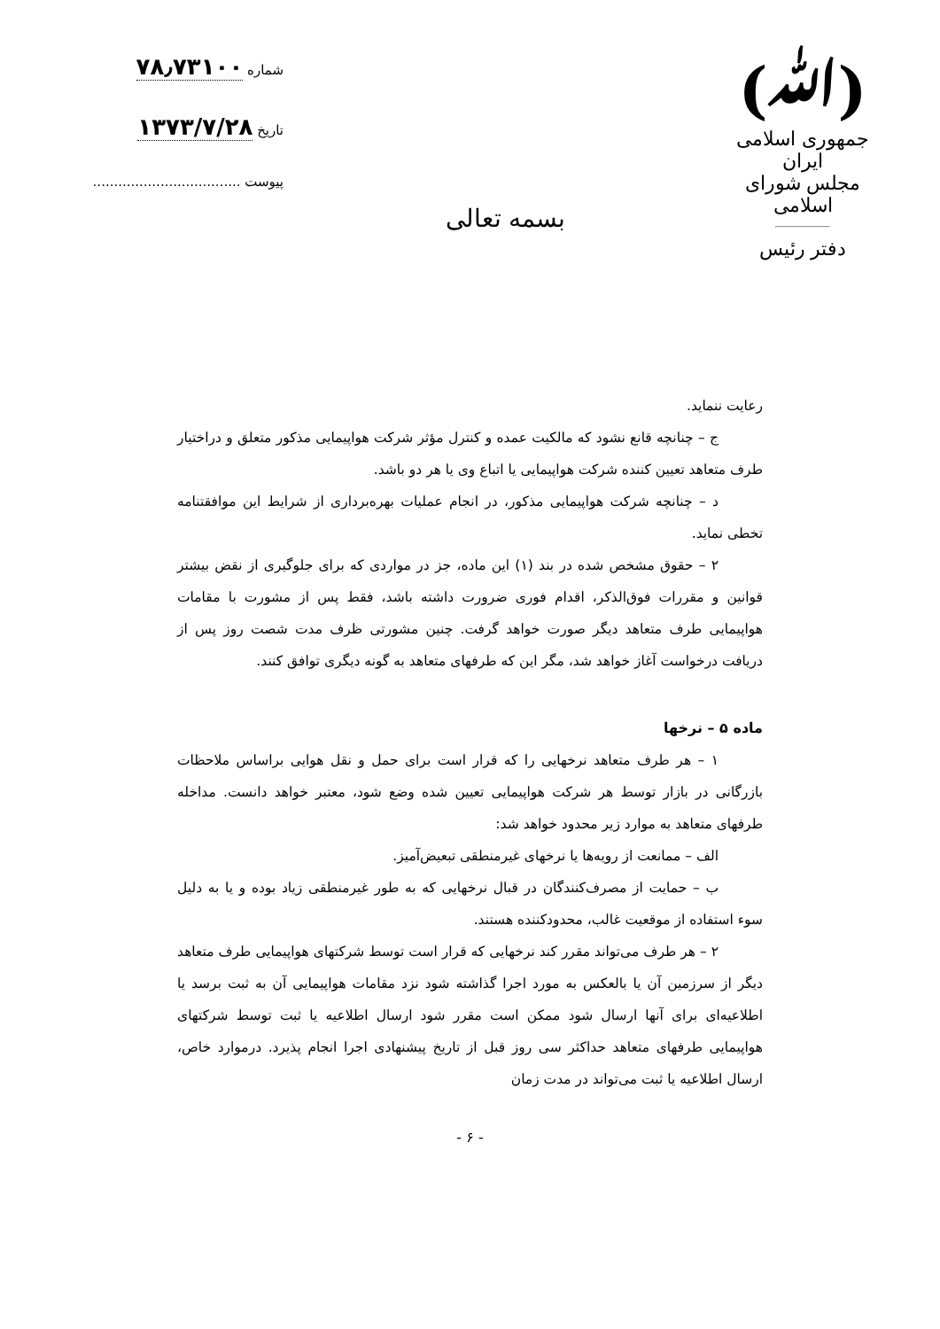(ﷲ)
جمهوری اسلامی ایران
مجلس شورای اسلامی
دفتر رئیس
بسمه تعالی
شماره ۷۸٫۷۳۱۰۰
تاریخ ۱۳۷۳/۷/۲۸
پیوست ...................................
رعایت ننماید.
ج – چنانچه قانع نشود که مالکیت عمده و کنترل مؤثر شرکت هواپیمایی مذکور متعلق و دراختیار طرف متعاهد تعیین کننده شرکت هواپیمایی یا اتباع وی یا هر دو باشد.
د – چنانچه شرکت هواپیمایی مذکور، در انجام عملیات بهره‌برداری از شرایط این موافقتنامه تخطی نماید.
۲ – حقوق مشخص شده در بند (۱) این ماده، جز در مواردی که برای جلوگیری از نقض بیشتر قوانین و مقررات فوق‌الذکر، اقدام فوری ضرورت داشته باشد، فقط پس از مشورت با مقامات هواپیمایی طرف متعاهد دیگر صورت خواهد گرفت. چنین مشورتی ظرف مدت شصت روز پس از دریافت درخواست آغاز خواهد شد، مگر این که طرفهای متعاهد به گونه دیگری توافق کنند.
ماده ۵ – نرخها
۱ – هر طرف متعاهد نرخهایی را که قرار است برای حمل و نقل هوایی براساس ملاحظات بازرگانی در بازار توسط هر شرکت هواپیمایی تعیین شده وضع شود، معتبر خواهد دانست. مداخله طرفهای متعاهد به موارد زیر محدود خواهد شد:
الف – ممانعت از رویه‌ها یا نرخهای غیرمنطقی تبعیض‌آمیز.
ب – حمایت از مصرف‌کنندگان در قبال نرخهایی که به طور غیرمنطقی زیاد بوده و یا به دلیل سوء استفاده از موقعیت غالب، محدودکننده هستند.
۲ – هر طرف می‌تواند مقرر کند نرخهایی که قرار است توسط شرکتهای هواپیمایی طرف متعاهد دیگر از سرزمین آن یا بالعکس به مورد اجرا گذاشته شود نزد مقامات هواپیمایی آن به ثبت برسد یا اطلاعیه‌ای برای آنها ارسال شود ممکن است مقرر شود ارسال اطلاعیه یا ثبت توسط شرکتهای هواپیمایی طرفهای متعاهد حداکثر سی روز قبل از تاریخ پیشنهادی اجرا انجام پذیرد. درموارد خاص، ارسال اطلاعیه یا ثبت می‌تواند در مدت زمان
- ۶ -